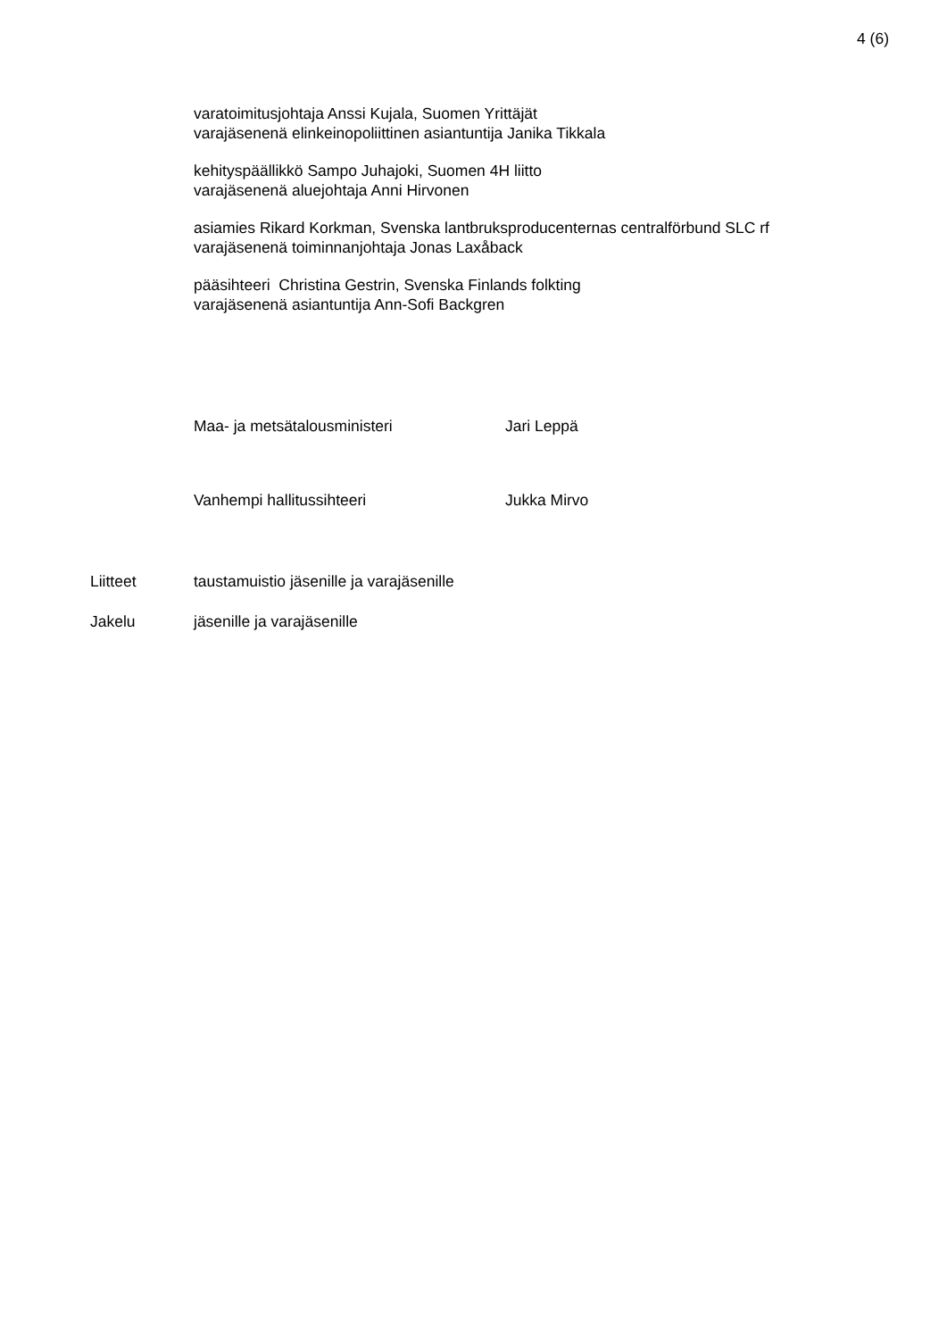4 (6)
varatoimitusjohtaja Anssi Kujala, Suomen Yrittäjät
varajäsenenä elinkeinopoliittinen asiantuntija Janika Tikkala
kehityspäällikkö Sampo Juhajoki, Suomen 4H liitto
varajäsenenä aluejohtaja Anni Hirvonen
asiamies Rikard Korkman, Svenska lantbruksproducenternas centralförbund SLC rf
varajäsenenä toiminnanjohtaja Jonas Laxåback
pääsihteeri Christina Gestrin, Svenska Finlands folkting
varajäsenenä asiantuntija Ann-Sofi Backgren
Maa- ja metsätalousministeri Jari Leppä
Vanhempi hallitussihteeri Jukka Mirvo
Liitteet taustamuistio jäsenille ja varajäsenille
Jakelu jäsenille ja varajäsenille